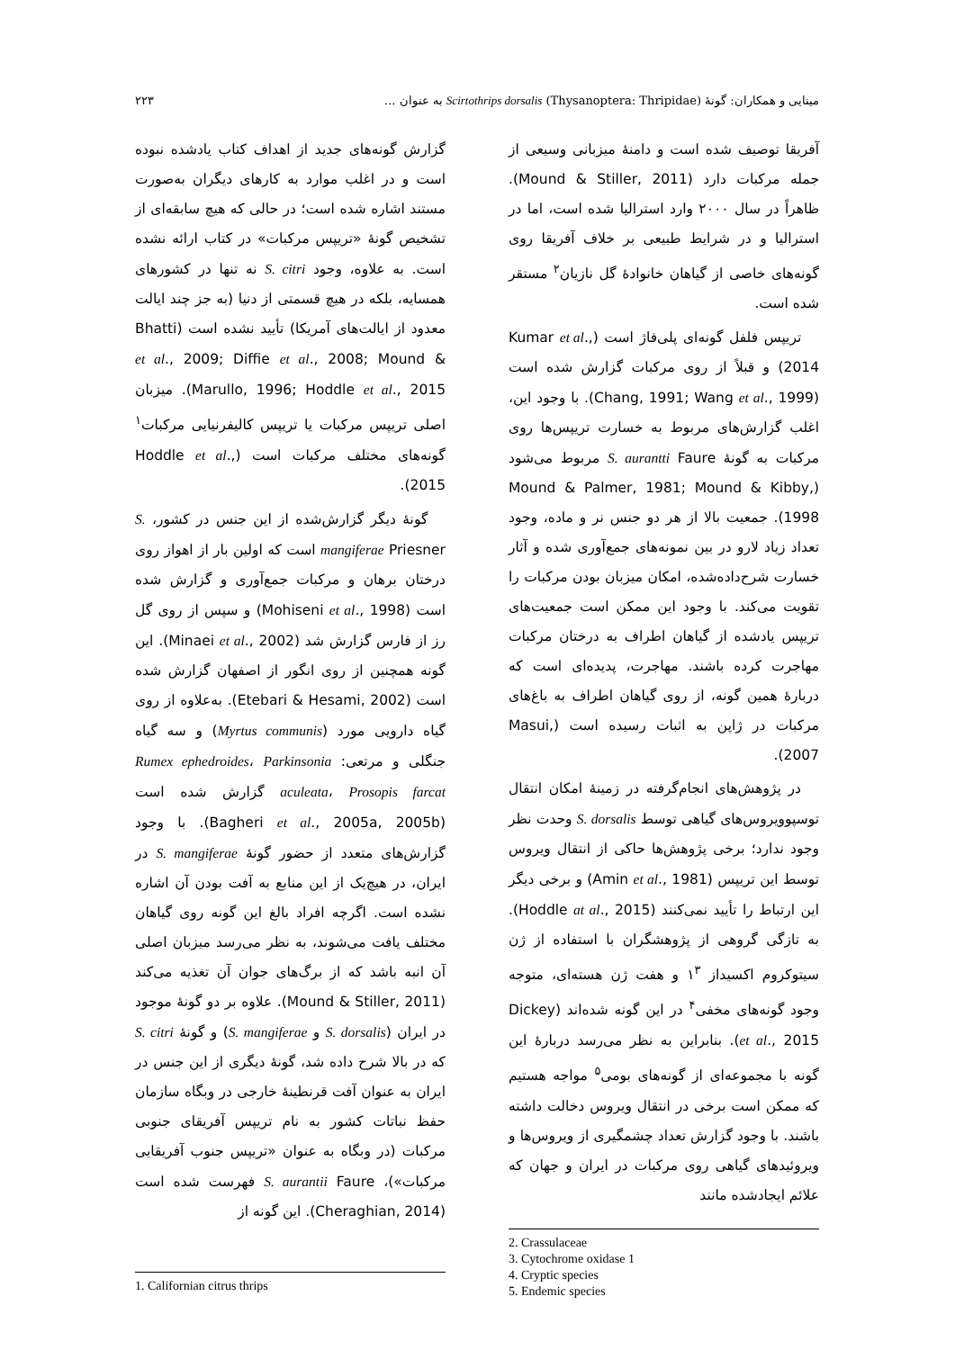مینایی و همکاران: گونهٔ Scirtothrips dorsalis (Thysanoptera: Thripidae) به عنوان ... ۲۲۳
گزارش گونه‌های جدید از اهداف کتاب یادشده نبوده است و در اغلب موارد به کارهای دیگران به‌صورت مستند اشاره شده است؛ در حالی که هیچ سابقه‌ای از تشخیص گونهٔ «تریپس مرکبات» در کتاب ارائه نشده است. به علاوه، وجود S. citri نه تنها در کشورهای همسایه، بلکه در هیچ قسمتی از دنیا (به جز چند ایالت معدود از ایالت‌های آمریکا) تأیید نشده است (Bhatti et al., 2009; Diffie et al., 2008; Mound & Marullo, 1996; Hoddle et al., 2015). میزبان اصلی تریپس مرکبات یا تریپس کالیفرنیایی مرکبات<sup>۱</sup> گونه‌های مختلف مرکبات است (Hoddle et al., 2015).
گونهٔ دیگر گزارش‌شده از این جنس در کشور، S. mangiferae Priesner است که اولین بار از اهواز روی درختان برهان و مرکبات جمع‌آوری و گزارش شده است (Mohiseni et al., 1998) و سپس از روی گل رز از فارس گزارش شد (Minaei et al., 2002). این گونه همچنین از روی انگور از اصفهان گزارش شده است (Etebari & Hesami, 2002). به‌علاوه از روی گیاه دارویی مورد (Myrtus communis) و سه گیاه جنگلی و مرتعی: Rumex ephedroides، Parkinsonia aculeata، Prosopis farcat گزارش شده است (Bagheri et al., 2005a, 2005b). با وجود گزارش‌های متعدد از حضور گونهٔ S. mangiferae در ایران، در هیچ‌یک از این منابع به آفت بودن آن اشاره نشده است. اگرچه افراد بالغ این گونه روی گیاهان مختلف یافت می‌شوند، به نظر می‌رسد میزبان اصلی آن انبه باشد که از برگ‌های جوان آن تغذیه می‌کند (Mound & Stiller, 2011). علاوه بر دو گونهٔ موجود در ایران (S. dorsalis و S. mangiferae) و گونهٔ S. citri که در بالا شرح داده شد، گونهٔ دیگری از این جنس در ایران به عنوان آفت قرنطینهٔ خارجی در وبگاه سازمان حفظ نباتات کشور به نام تریپس آفریقای جنوبی مرکبات (در وبگاه به عنوان «تریپس جنوب آفریقایی مرکبات»)، S. aurantii Faure فهرست شده است (Cheraghian, 2014). این گونه از
1. Californian citrus thrips
آفریقا توصیف شده است و دامنهٔ میزبانی وسیعی از جمله مرکبات دارد (Mound & Stiller, 2011). ظاهراً در سال ۲۰۰۰ وارد استرالیا شده است، اما در استرالیا و در شرایط طبیعی بر خلاف آفریقا روی گونه‌های خاصی از گیاهان خانوادهٔ گل نازیان<sup>۲</sup> مستقر شده است.
تریپس فلفل گونه‌ای پلی‌فاژ است (Kumar et al., 2014) و قبلاً از روی مرکبات گزارش شده است (Chang, 1991; Wang et al., 1999). با وجود این، اغلب گزارش‌های مربوط به خسارت تریپس‌ها روی مرکبات به گونهٔ S. aurantti Faure مربوط می‌شود (Mound & Palmer, 1981; Mound & Kibby, 1998). جمعیت بالا از هر دو جنس نر و ماده، وجود تعداد زیاد لارو در بین نمونه‌های جمع‌آوری شده و آثار خسارت شرح‌داده‌شده، امکان میزبان بودن مرکبات را تقویت می‌کند. با وجود این ممکن است جمعیت‌های تریپس یادشده از گیاهان اطراف به درختان مرکبات مهاجرت کرده باشند. مهاجرت، پدیده‌ای است که دربارهٔ همین گونه، از روی گیاهان اطراف به باغ‌های مرکبات در ژاپن به اثبات رسیده است (Masui, 2007).
در پژوهش‌های انجام‌گرفته در زمینهٔ امکان انتقال توسپوویروس‌های گیاهی توسط S. dorsalis وحدت نظر وجود ندارد؛ برخی پژوهش‌ها حاکی از انتقال ویروس توسط این تریپس (Amin et al., 1981) و برخی دیگر این ارتباط را تأیید نمی‌کنند (Hoddle at al., 2015). به تازگی گروهی از پژوهشگران با استفاده از ژن سیتوکروم اکسیداز ۱<sup>۳</sup> و هفت ژن هسته‌ای، متوجه وجود گونه‌های مخفی<sup>۴</sup> در این گونه شده‌اند (Dickey et al., 2015). بنابراین به نظر می‌رسد دربارهٔ این گونه با مجموعه‌ای از گونه‌های بومی<sup>۵</sup> مواجه هستیم که ممکن است برخی در انتقال ویروس دخالت داشته باشند. با وجود گزارش تعداد چشمگیری از ویروس‌ها و ویروئیدهای گیاهی روی مرکبات در ایران و جهان که علائم ایجادشده مانند
2. Crassulaceae
3. Cytochrome oxidase 1
4. Cryptic species
5. Endemic species